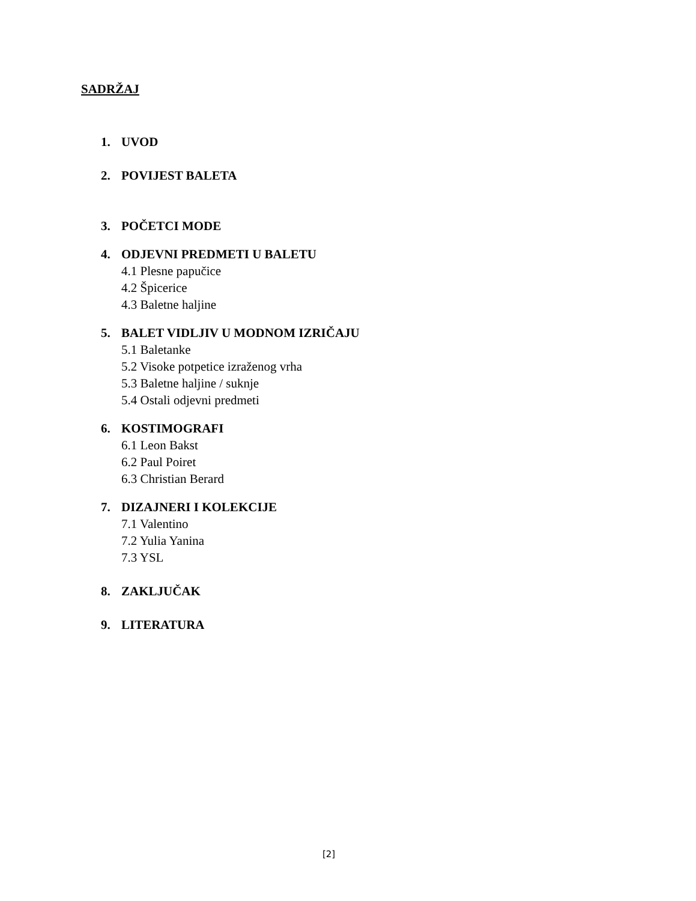SADRŽAJ
1. UVOD
2. POVIJEST BALETA
3. POČETCI MODE
4. ODJEVNI PREDMETI U BALETU
4.1 Plesne papučice
4.2 Špicerice
4.3 Baletne haljine
5. BALET VIDLJIV U MODNOM IZRIČAJU
5.1 Baletanke
5.2 Visoke potpetice izraženog vrha
5.3 Baletne haljine / suknje
5.4 Ostali odjevni predmeti
6. KOSTIMOGRAFI
6.1 Leon Bakst
6.2 Paul Poiret
6.3 Christian Berard
7. DIZAJNERI I KOLEKCIJE
7.1 Valentino
7.2 Yulia Yanina
7.3 YSL
8. ZAKLJUČAK
9. LITERATURA
[2]